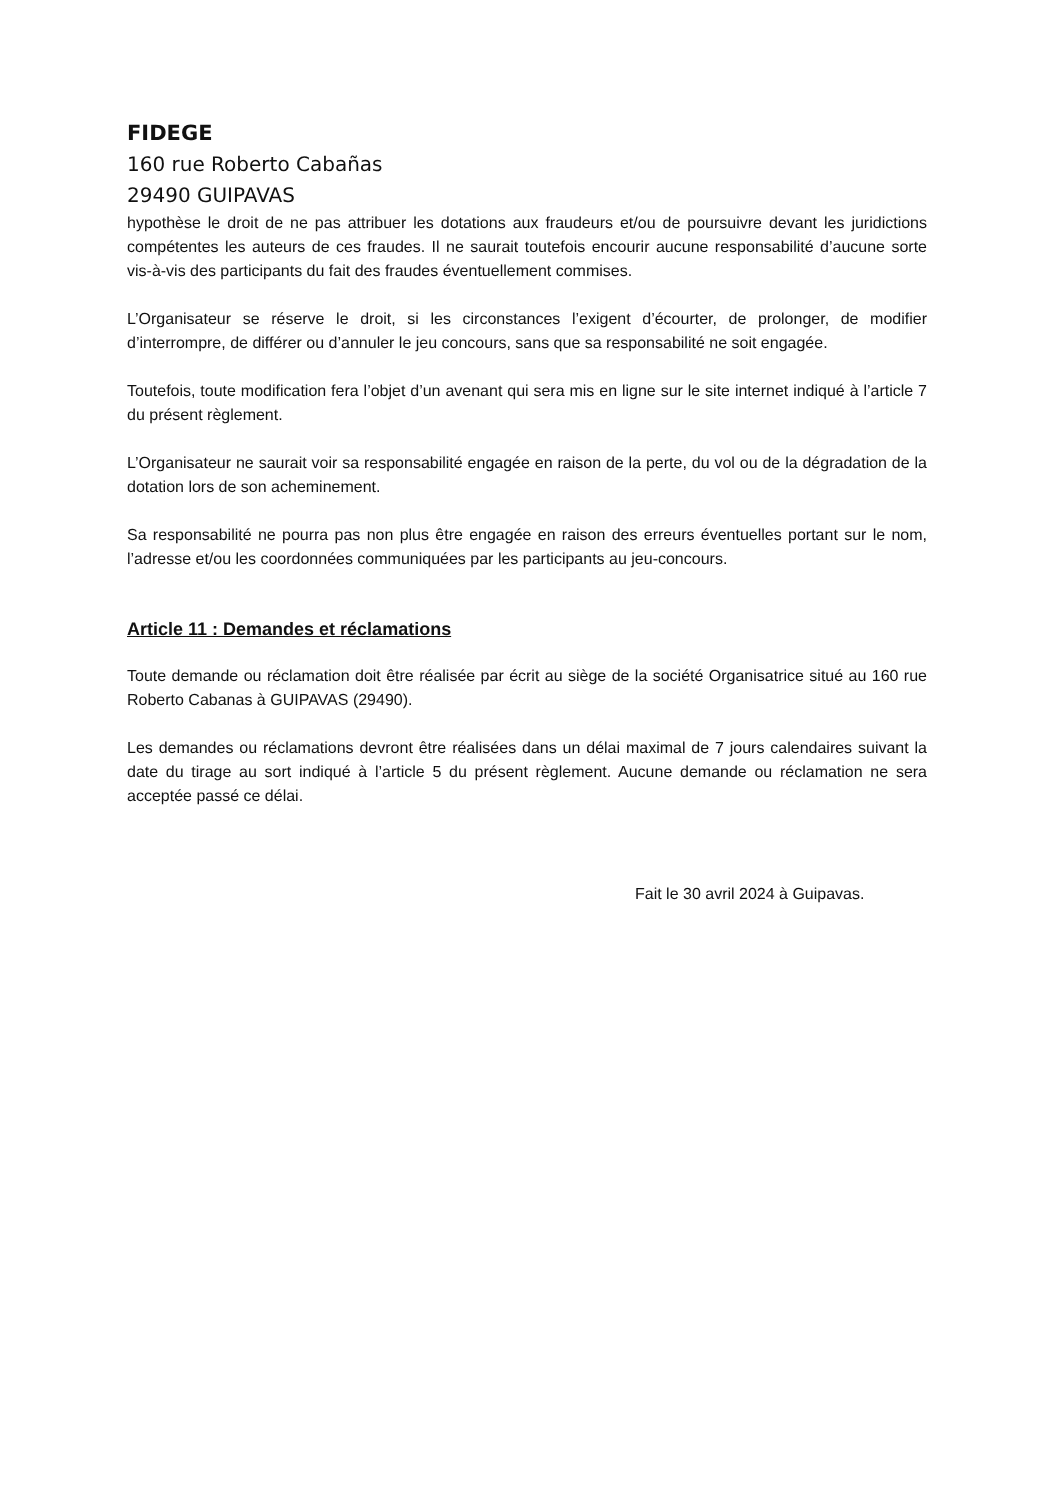FIDEGE
160 rue Roberto Cabañas
29490 GUIPAVAS
hypothèse le droit de ne pas attribuer les dotations aux fraudeurs et/ou de poursuivre devant les juridictions compétentes les auteurs de ces fraudes. Il ne saurait toutefois encourir aucune responsabilité d’aucune sorte vis-à-vis des participants du fait des fraudes éventuellement commises.
L’Organisateur se réserve le droit, si les circonstances l’exigent d’écourter, de prolonger, de modifier d’interrompre, de différer ou d’annuler le jeu concours, sans que sa responsabilité ne soit engagée.
Toutefois, toute modification fera l’objet d’un avenant qui sera mis en ligne sur le site internet indiqué à l’article 7 du présent règlement.
L’Organisateur ne saurait voir sa responsabilité engagée en raison de la perte, du vol ou de la dégradation de la dotation lors de son acheminement.
Sa responsabilité ne pourra pas non plus être engagée en raison des erreurs éventuelles portant sur le nom, l’adresse et/ou les coordonnées communiquées par les participants au jeu-concours.
Article 11 : Demandes et réclamations
Toute demande ou réclamation doit être réalisée par écrit au siège de la société Organisatrice situé au 160 rue Roberto Cabanas à GUIPAVAS (29490).
Les demandes ou réclamations devront être réalisées dans un délai maximal de 7 jours calendaires suivant la date du tirage au sort indiqué à l’article 5 du présent règlement. Aucune demande ou réclamation ne sera acceptée passé ce délai.
Fait le 30 avril 2024 à Guipavas.